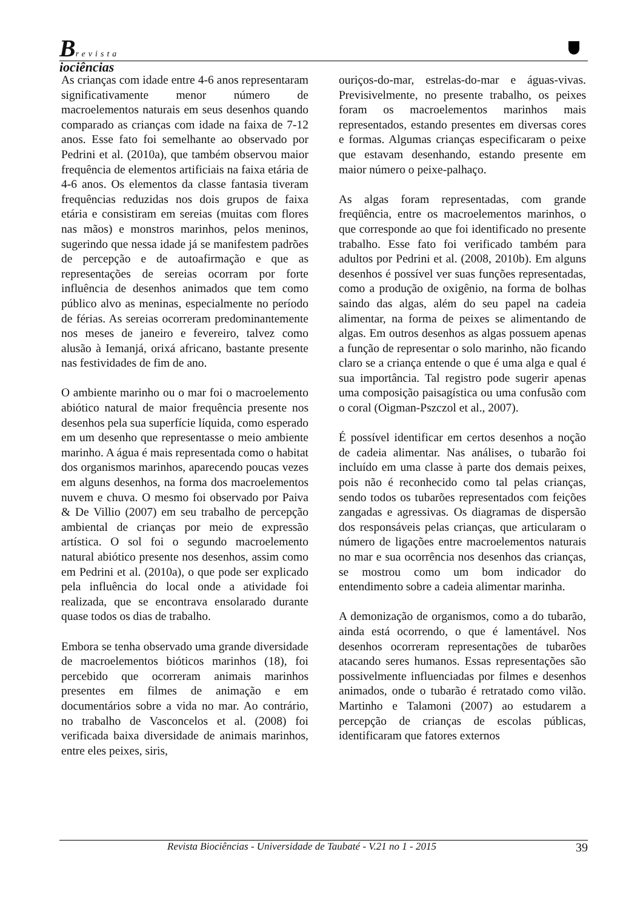Brevista
iociências
As crianças com idade entre 4-6 anos representaram significativamente menor número de macroelementos naturais em seus desenhos quando comparado as crianças com idade na faixa de 7-12 anos. Esse fato foi semelhante ao observado por Pedrini et al. (2010a), que também observou maior frequência de elementos artificiais na faixa etária de 4-6 anos. Os elementos da classe fantasia tiveram frequências reduzidas nos dois grupos de faixa etária e consistiram em sereias (muitas com flores nas mãos) e monstros marinhos, pelos meninos, sugerindo que nessa idade já se manifestem padrões de percepção e de autoafirmação e que as representações de sereias ocorram por forte influência de desenhos animados que tem como público alvo as meninas, especialmente no período de férias. As sereias ocorreram predominantemente nos meses de janeiro e fevereiro, talvez como alusão à Iemanjá, orixá africano, bastante presente nas festividades de fim de ano.
O ambiente marinho ou o mar foi o macroelemento abiótico natural de maior frequência presente nos desenhos pela sua superfície líquida, como esperado em um desenho que representasse o meio ambiente marinho. A água é mais representada como o habitat dos organismos marinhos, aparecendo poucas vezes em alguns desenhos, na forma dos macroelementos nuvem e chuva. O mesmo foi observado por Paiva & De Villio (2007) em seu trabalho de percepção ambiental de crianças por meio de expressão artística. O sol foi o segundo macroelemento natural abiótico presente nos desenhos, assim como em Pedrini et al. (2010a), o que pode ser explicado pela influência do local onde a atividade foi realizada, que se encontrava ensolarado durante quase todos os dias de trabalho.
Embora se tenha observado uma grande diversidade de macroelementos bióticos marinhos (18), foi percebido que ocorreram animais marinhos presentes em filmes de animação e em documentários sobre a vida no mar. Ao contrário, no trabalho de Vasconcelos et al. (2008) foi verificada baixa diversidade de animais marinhos, entre eles peixes, siris,
ouriços-do-mar, estrelas-do-mar e águas-vivas. Previsivelmente, no presente trabalho, os peixes foram os macroelementos marinhos mais representados, estando presentes em diversas cores e formas. Algumas crianças especificaram o peixe que estavam desenhando, estando presente em maior número o peixe-palhaço.
As algas foram representadas, com grande freqüência, entre os macroelementos marinhos, o que corresponde ao que foi identificado no presente trabalho. Esse fato foi verificado também para adultos por Pedrini et al. (2008, 2010b). Em alguns desenhos é possível ver suas funções representadas, como a produção de oxigênio, na forma de bolhas saindo das algas, além do seu papel na cadeia alimentar, na forma de peixes se alimentando de algas. Em outros desenhos as algas possuem apenas a função de representar o solo marinho, não ficando claro se a criança entende o que é uma alga e qual é sua importância. Tal registro pode sugerir apenas uma composição paisagística ou uma confusão com o coral (Oigman-Pszczol et al., 2007).
É possível identificar em certos desenhos a noção de cadeia alimentar. Nas análises, o tubarão foi incluído em uma classe à parte dos demais peixes, pois não é reconhecido como tal pelas crianças, sendo todos os tubarões representados com feições zangadas e agressivas. Os diagramas de dispersão dos responsáveis pelas crianças, que articularam o número de ligações entre macroelementos naturais no mar e sua ocorrência nos desenhos das crianças, se mostrou como um bom indicador do entendimento sobre a cadeia alimentar marinha.
A demonização de organismos, como a do tubarão, ainda está ocorrendo, o que é lamentável. Nos desenhos ocorreram representações de tubarões atacando seres humanos. Essas representações são possivelmente influenciadas por filmes e desenhos animados, onde o tubarão é retratado como vilão. Martinho e Talamoni (2007) ao estudarem a percepção de crianças de escolas públicas, identificaram que fatores externos
Revista Biociências - Universidade de Taubaté - V.21 no 1 - 2015 39